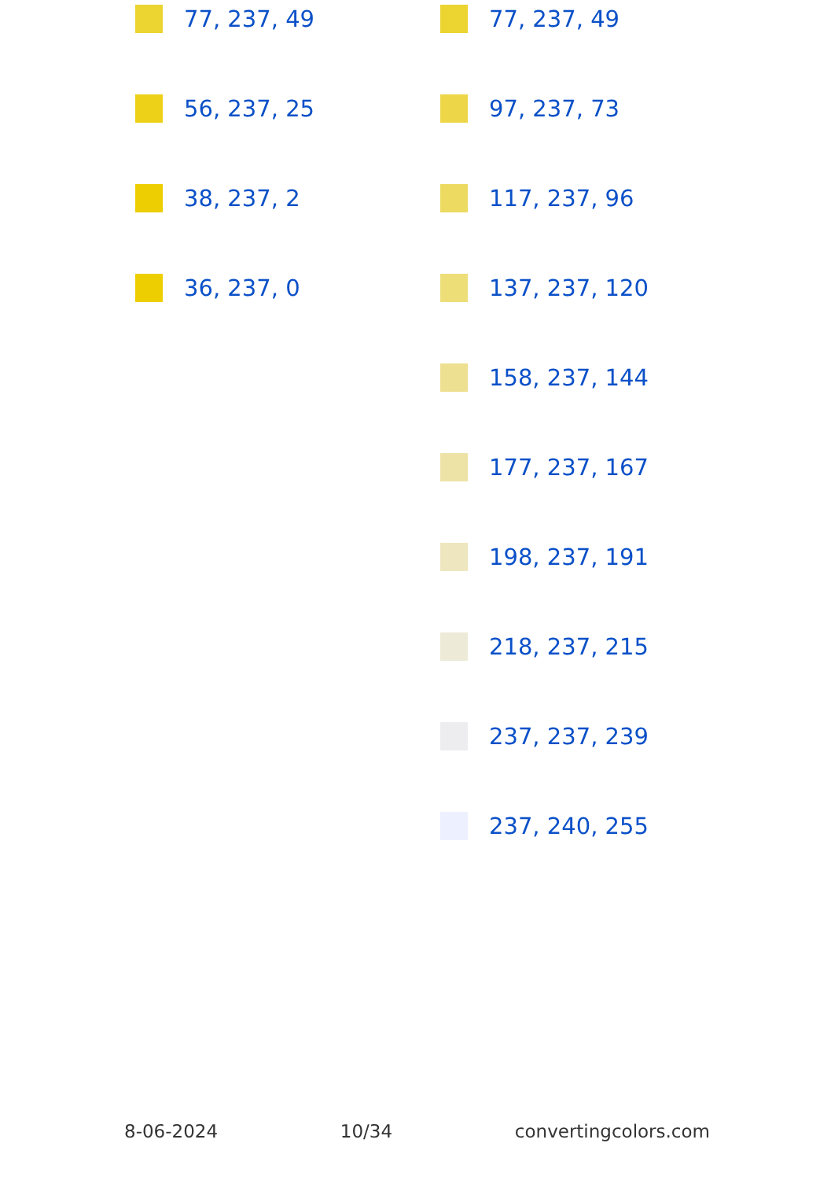77, 237, 49
56, 237, 25
38, 237, 2
36, 237, 0
77, 237, 49
97, 237, 73
117, 237, 96
137, 237, 120
158, 237, 144
177, 237, 167
198, 237, 191
218, 237, 215
237, 237, 239
237, 240, 255
8-06-2024 10/34 convertingcolors.com